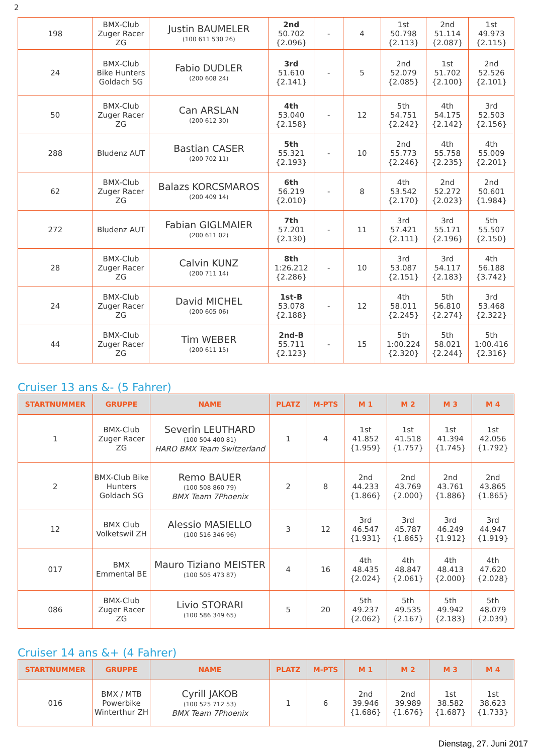2
| 198 | BMX-Club Zuger Racer ZG | Justin BAUMELER (100 611 530 26) | 2nd 50.702 {2.096} | - | 4 | 1st 50.798 {2.113} | 2nd 51.114 {2.087} | 1st 49.973 {2.115} |
| 24 | BMX-Club Bike Hunters Goldach SG | Fabio DUDLER (200 608 24) | 3rd 51.610 {2.141} | - | 5 | 2nd 52.079 {2.085} | 1st 51.702 {2.100} | 2nd 52.526 {2.101} |
| 50 | BMX-Club Zuger Racer ZG | Can ARSLAN (200 612 30) | 4th 53.040 {2.158} | - | 12 | 5th 54.751 {2.242} | 4th 54.175 {2.142} | 3rd 52.503 {2.156} |
| 288 | Bludenz AUT | Bastian CASER (200 702 11) | 5th 55.321 {2.193} | - | 10 | 2nd 55.773 {2.246} | 4th 55.758 {2.235} | 4th 55.009 {2.201} |
| 62 | BMX-Club Zuger Racer ZG | Balazs KORCSMAROS (200 409 14) | 6th 56.219 {2.010} | - | 8 | 4th 53.542 {2.170} | 2nd 52.272 {2.023} | 2nd 50.601 {1.984} |
| 272 | Bludenz AUT | Fabian GIGLMAIER (200 611 02) | 7th 57.201 {2.130} | - | 11 | 3rd 57.421 {2.111} | 3rd 55.171 {2.196} | 5th 55.507 {2.150} |
| 28 | BMX-Club Zuger Racer ZG | Calvin KUNZ (200 711 14) | 8th 1:26.212 {2.286} | - | 10 | 3rd 53.087 {2.151} | 3rd 54.117 {2.183} | 4th 56.188 {3.742} |
| 24 | BMX-Club Zuger Racer ZG | David MICHEL (200 605 06) | 1st-B 53.078 {2.188} | - | 12 | 4th 58.011 {2.245} | 5th 56.810 {2.274} | 3rd 53.468 {2.322} |
| 44 | BMX-Club Zuger Racer ZG | Tim WEBER (200 611 15) | 2nd-B 55.711 {2.123} | - | 15 | 5th 1:00.224 {2.320} | 5th 58.021 {2.244} | 5th 1:00.416 {2.316} |
Cruiser 13 ans &- (5 Fahrer)
| STARTNUMMER | GRUPPE | NAME | PLATZ | M-PTS | M 1 | M 2 | M 3 | M 4 |
| --- | --- | --- | --- | --- | --- | --- | --- | --- |
| 1 | BMX-Club Zuger Racer ZG | Severin LEUTHARD (100 504 400 81) HARO BMX Team Switzerland | 1 | 4 | 1st 41.852 {1.959} | 1st 41.518 {1.757} | 1st 41.394 {1.745} | 1st 42.056 {1.792} |
| 2 | BMX-Club Bike Hunters Goldach SG | Remo BAUER (100 508 860 79) BMX Team 7Phoenix | 2 | 8 | 2nd 44.233 {1.866} | 2nd 43.769 {2.000} | 2nd 43.761 {1.886} | 2nd 43.865 {1.865} |
| 12 | BMX Club Volketswil ZH | Alessio MASIELLO (100 516 346 96) | 3 | 12 | 3rd 46.547 {1.931} | 3rd 45.787 {1.865} | 3rd 46.249 {1.912} | 3rd 44.947 {1.919} |
| 017 | BMX Emmental BE | Mauro Tiziano MEISTER (100 505 473 87) | 4 | 16 | 4th 48.435 {2.024} | 4th 48.847 {2.061} | 4th 48.413 {2.000} | 4th 47.620 {2.028} |
| 086 | BMX-Club Zuger Racer ZG | Livio STORARI (100 586 349 65) | 5 | 20 | 5th 49.237 {2.062} | 5th 49.535 {2.167} | 5th 49.942 {2.183} | 5th 48.079 {2.039} |
Cruiser 14 ans &+ (4 Fahrer)
| STARTNUMMER | GRUPPE | NAME | PLATZ | M-PTS | M 1 | M 2 | M 3 | M 4 |
| --- | --- | --- | --- | --- | --- | --- | --- | --- |
| 016 | BMX / MTB Powerbike Winterthur ZH | Cyrill JAKOB (100 525 712 53) BMX Team 7Phoenix | 1 | 6 | 2nd 39.946 {1.686} | 2nd 39.989 {1.676} | 1st 38.582 {1.687} | 1st 38.623 {1.733} |
Dienstag, 27. Juni 2017